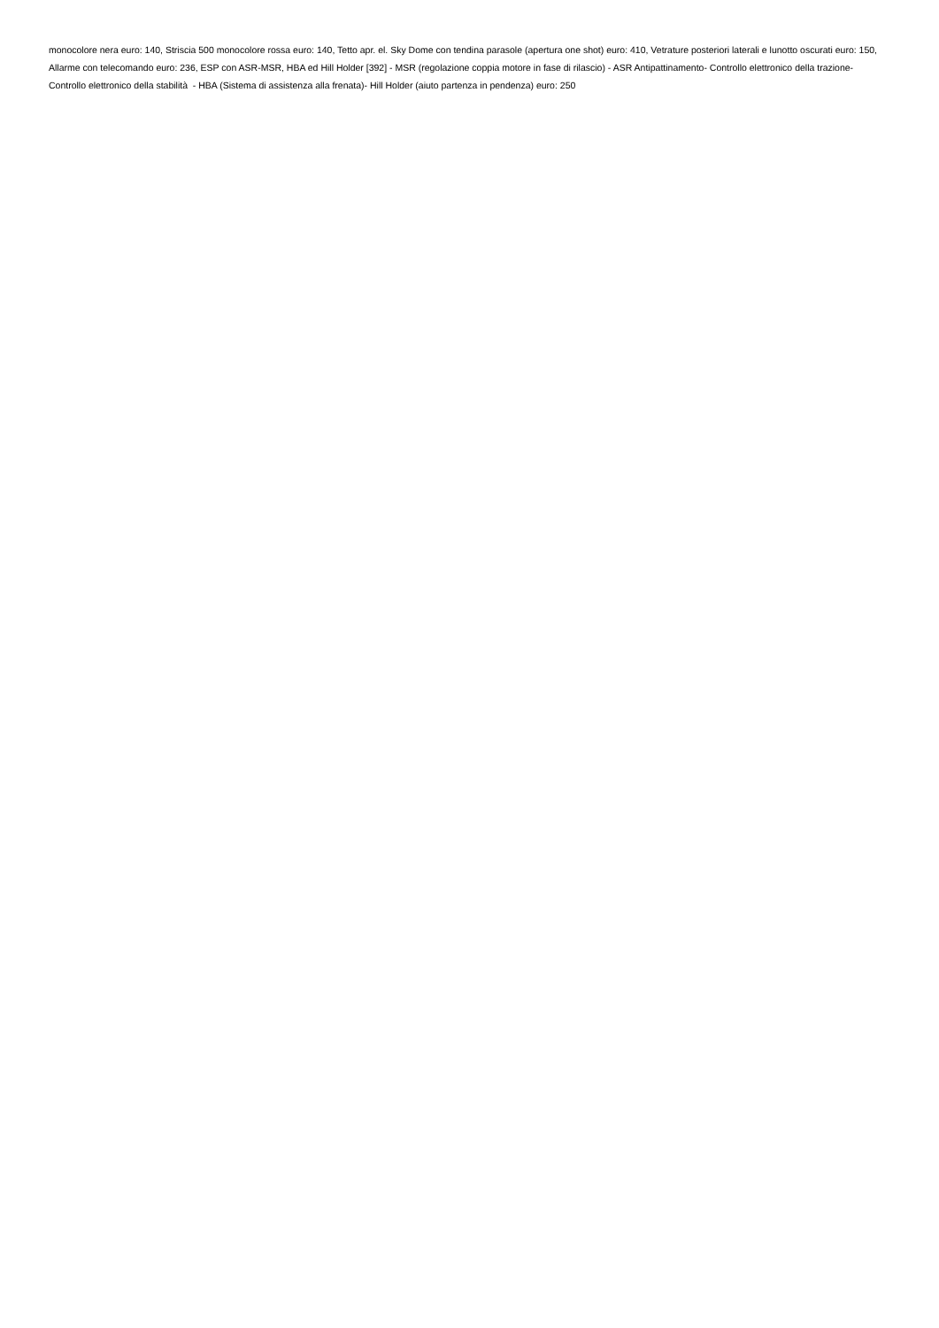monocolore nera euro: 140, Striscia 500 monocolore rossa euro: 140, Tetto apr. el. Sky Dome con tendina parasole (apertura one shot) euro: 410, Vetrature posteriori laterali e lunotto oscurati euro: 150, Allarme con telecomando euro: 236, ESP con ASR-MSR, HBA ed Hill Holder [392] - MSR (regolazione coppia motore in fase di rilascio) - ASR Antipattinamento- Controllo elettronico della trazione- Controllo elettronico della stabilità - HBA (Sistema di assistenza alla frenata)- Hill Holder (aiuto partenza in pendenza) euro: 250